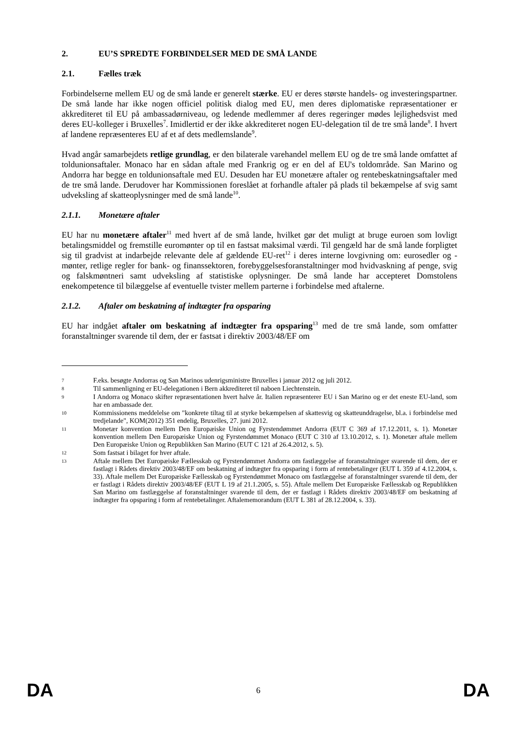2. EU’S SPREDTE FORBINDELSER MED DE SMÅ LANDE
2.1. Fælles træk
Forbindelserne mellem EU og de små lande er generelt stærke. EU er deres største handels- og investeringspartner. De små lande har ikke nogen officiel politisk dialog med EU, men deres diplomatiske repræsentationer er akkrediteret til EU på ambassadørniveau, og ledende medlemmer af deres regeringer mødes lejlighedsvist med deres EU-kolleger i Bruxelles<sup>7</sup>. Imidlertid er der ikke akkrediteret nogen EU-delegation til de tre små lande<sup>8</sup>. I hvert af landene repræsenteres EU af et af dets medlemslande<sup>9</sup>.
Hvad angår samarbejdets retlige grundlag, er den bilaterale varehandel mellem EU og de tre små lande omfattet af toldunionsaftaler. Monaco har en sådan aftale med Frankrig og er en del af EU's toldområde. San Marino og Andorra har begge en toldunionsaftale med EU. Desuden har EU monetære aftaler og rentebeskatningsaftaler med de tre små lande. Derudover har Kommissionen foreslået at forhandle aftaler på plads til bekæmpelse af svig samt udveksling af skatteoplysninger med de små lande<sup>10</sup>.
2.1.1. Monetære aftaler
EU har nu monetære aftaler<sup>11</sup> med hvert af de små lande, hvilket gør det muligt at bruge euroen som lovligt betalingsmiddel og fremstille euromønter op til en fastsat maksimal værdi. Til gengæld har de små lande forpligtet sig til gradvist at indarbejde relevante dele af gældende EU-ret<sup>12</sup> i deres interne lovgivning om: eurosedler og -mønter, retlige regler for bank- og finanssektoren, forebyggelsesforanstaltninger mod hvidvaskning af penge, svig og falskmøntneri samt udveksling af statistiske oplysninger. De små lande har accepteret Domstolens enekompetence til bilæggelse af eventuelle tvister mellem parterne i forbindelse med aftalerne.
2.1.2. Aftaler om beskatning af indtægter fra opsparing
EU har indgået aftaler om beskatning af indtægter fra opsparing<sup>13</sup> med de tre små lande, som omfatter foranstaltninger svarende til dem, der er fastsat i direktiv 2003/48/EF om
7 F.eks. besøgte Andorras og San Marinos udenrigsministre Bruxelles i januar 2012 og juli 2012.
8 Til sammenligning er EU-delegationen i Bern akkrediteret til naboen Liechtenstein.
9 I Andorra og Monaco skifter repræsentationen hvert halve år. Italien repræsenterer EU i San Marino og er det eneste EU-land, som har en ambassade der.
10 Kommissionens meddelelse om "konkrete tiltag til at styrke bekæmpelsen af skattesvig og skatteunddragelse, bl.a. i forbindelse med tredjelande", KOM(2012) 351 endelig, Bruxelles, 27. juni 2012.
11 Monetær konvention mellem Den Europæiske Union og Fyrstendømmet Andorra (EUT C 369 af 17.12.2011, s. 1). Monetær konvention mellem Den Europæiske Union og Fyrstendømmet Monaco (EUT C 310 af 13.10.2012, s. 1). Monetær aftale mellem Den Europæiske Union og Republikken San Marino (EUT C 121 af 26.4.2012, s. 5).
12 Som fastsat i bilaget for hver aftale.
13 Aftale mellem Det Europæiske Fællesskab og Fyrstendømmet Andorra om fastlæggelse af foranstaltninger svarende til dem, der er fastlagt i Rådets direktiv 2003/48/EF om beskatning af indtægter fra opsparing i form af rentebetalinger (EUT L 359 af 4.12.2004, s. 33). Aftale mellem Det Europæiske Fællesskab og Fyrstendømmet Monaco om fastlæggelse af foranstaltninger svarende til dem, der er fastlagt i Rådets direktiv 2003/48/EF (EUT L 19 af 21.1.2005, s. 55). Aftale mellem Det Europæiske Fællesskab og Republikken San Marino om fastlæggelse af foranstaltninger svarende til dem, der er fastlagt i Rådets direktiv 2003/48/EF om beskatning af indtægter fra opsparing i form af rentebetalinger. Aftalememorandum (EUT L 381 af 28.12.2004, s. 33).
DA 6 DA